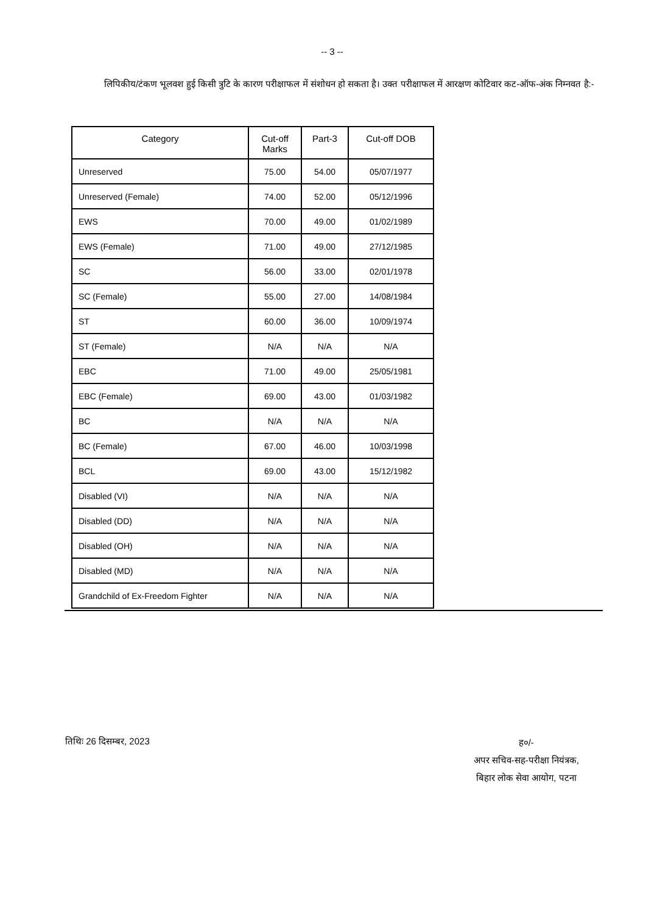-- 3 --
लिपिकीय/टंकण भूलवश हुई किसी त्रुटि के कारण परीक्षाफल में संशोधन हो सकता है। उक्त परीक्षाफल में आरक्षण कोटिवार कट-ऑफ-अंक निम्नवत है:-
| Category | Cut-off Marks | Part-3 | Cut-off DOB |
| --- | --- | --- | --- |
| Unreserved | 75.00 | 54.00 | 05/07/1977 |
| Unreserved (Female) | 74.00 | 52.00 | 05/12/1996 |
| EWS | 70.00 | 49.00 | 01/02/1989 |
| EWS (Female) | 71.00 | 49.00 | 27/12/1985 |
| SC | 56.00 | 33.00 | 02/01/1978 |
| SC (Female) | 55.00 | 27.00 | 14/08/1984 |
| ST | 60.00 | 36.00 | 10/09/1974 |
| ST (Female) | N/A | N/A | N/A |
| EBC | 71.00 | 49.00 | 25/05/1981 |
| EBC (Female) | 69.00 | 43.00 | 01/03/1982 |
| BC | N/A | N/A | N/A |
| BC (Female) | 67.00 | 46.00 | 10/03/1998 |
| BCL | 69.00 | 43.00 | 15/12/1982 |
| Disabled (VI) | N/A | N/A | N/A |
| Disabled (DD) | N/A | N/A | N/A |
| Disabled (OH) | N/A | N/A | N/A |
| Disabled (MD) | N/A | N/A | N/A |
| Grandchild of Ex-Freedom Fighter | N/A | N/A | N/A |
तिथिः 26 दिसम्बर, 2023
ह०/-
अपर सचिव-सह-परीक्षा नियंत्रक,
बिहार लोक सेवा आयोग, पटना